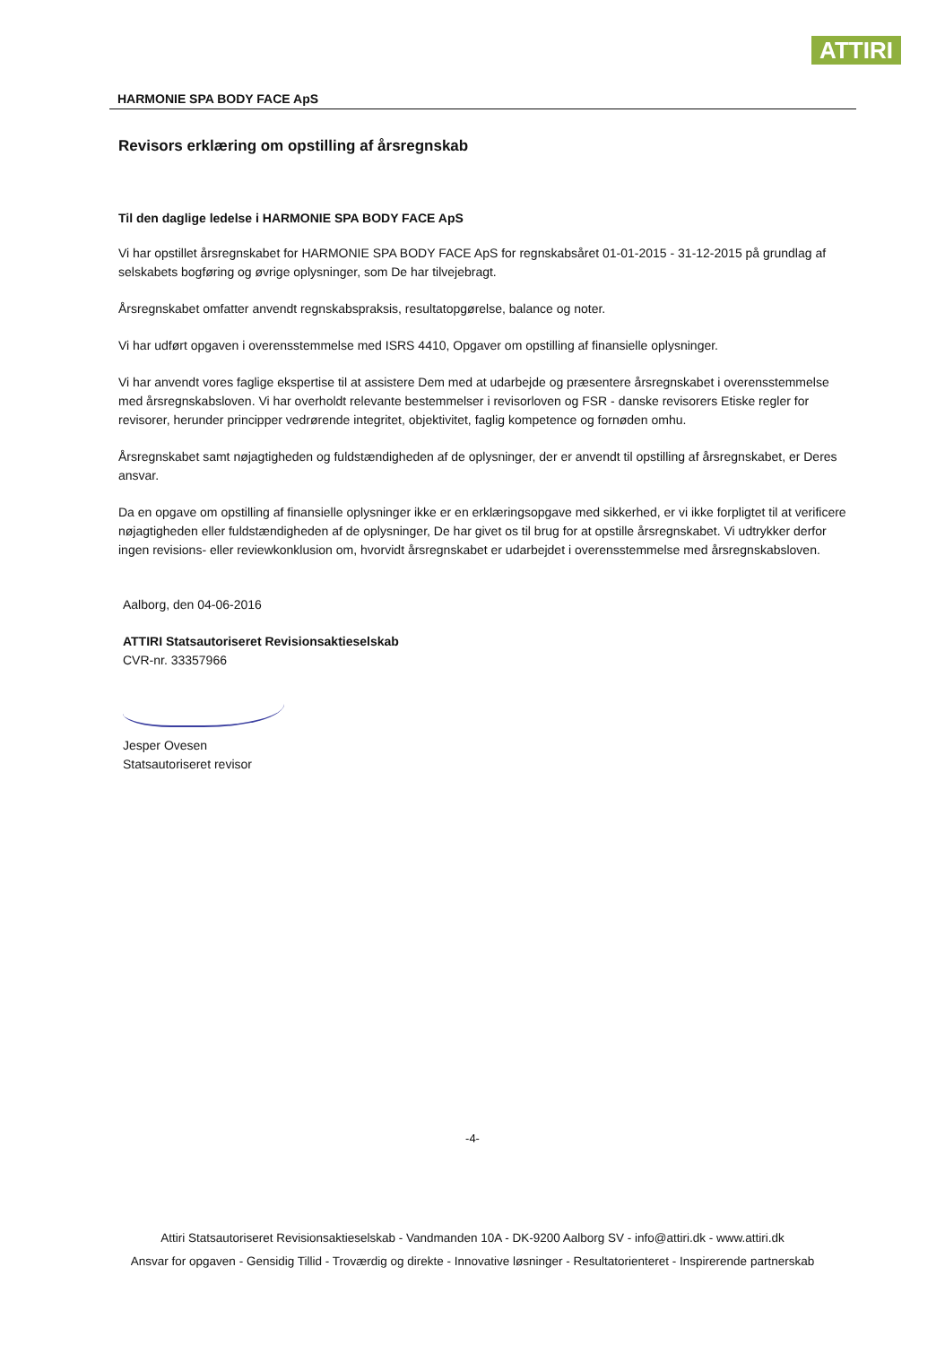ATTIRI
HARMONIE SPA BODY FACE ApS
Revisors erklæring om opstilling af årsregnskab
Til den daglige ledelse i HARMONIE SPA BODY FACE ApS
Vi har opstillet årsregnskabet for HARMONIE SPA BODY FACE ApS for regnskabsåret 01-01-2015 - 31-12-2015 på grundlag af selskabets bogføring og øvrige oplysninger, som De har tilvejebragt.
Årsregnskabet omfatter anvendt regnskabspraksis, resultatopgørelse, balance og noter.
Vi har udført opgaven i overensstemmelse med ISRS 4410, Opgaver om opstilling af finansielle oplysninger.
Vi har anvendt vores faglige ekspertise til at assistere Dem med at udarbejde og præsentere årsregnskabet i overensstemmelse med årsregnskabsloven. Vi har overholdt relevante bestemmelser i revisorloven og FSR - danske revisorers Etiske regler for revisorer, herunder principper vedrørende integritet, objektivitet, faglig kompetence og fornøden omhu.
Årsregnskabet samt nøjagtigheden og fuldstændigheden af de oplysninger, der er anvendt til opstilling af årsregnskabet, er Deres ansvar.
Da en opgave om opstilling af finansielle oplysninger ikke er en erklæringsopgave med sikkerhed, er vi ikke forpligtet til at verificere nøjagtigheden eller fuldstændigheden af de oplysninger, De har givet os til brug for at opstille årsregnskabet. Vi udtrykker derfor ingen revisions- eller reviewkonklusion om, hvorvidt årsregnskabet er udarbejdet i overensstemmelse med årsregnskabsloven.
Aalborg, den 04-06-2016
ATTIRI Statsautoriseret Revisionsaktieselskab
CVR-nr. 33357966
Jesper Ovesen
Statsautoriseret revisor
-4-
Attiri Statsautoriseret Revisionsaktieselskab - Vandmanden 10A - DK-9200 Aalborg SV - info@attiri.dk - www.attiri.dk
Ansvar for opgaven - Gensidig Tillid - Troværdig og direkte - Innovative løsninger - Resultatorienteret - Inspirerende partnerskab